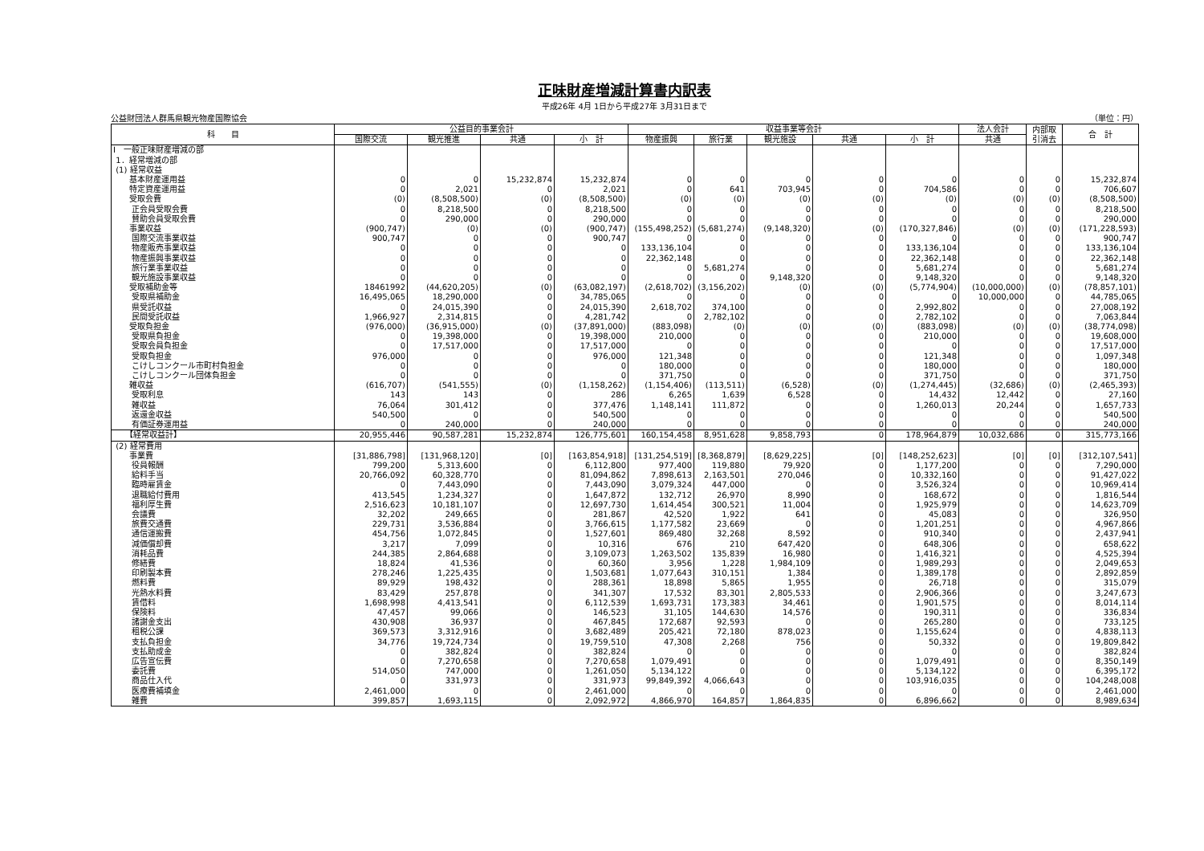正味財産増減計算書内訳表
平成26年 4月 1日から平成27年 3月31日まで
公益財団法人群馬県観光物産国際協会 （単位：円）
| 科 目 | 公益目的事業会計 | | | | 収益事業等会計 | | | | | 法人会計 | 内部取 引消去 | 合 計 |
| --- | --- | --- | --- | --- | --- | --- | --- | --- | --- | --- | --- | --- |
| | 国際交流 | 観光推進 | 共通 | 小 計 | 物産振興 | 旅行業 | 観光施設 | 共通 | 小 計 | 共通 | | |
| Ⅰ 一般正味財産増減の部 | | | | | | | | | | | | |
| 1．経常増減の部 | | | | | | | | | | | | |
| (1) 経常収益 | | | | | | | | | | | | |
| 基本財産運用益 | 0 | 0 | 15,232,874 | 15,232,874 | 0 | 0 | 0 | 0 | 0 | 0 | 0 | 15,232,874 |
| 特定資産運用益 | 0 | 2,021 | 0 | 2,021 | 0 | 641 | 703,945 | 0 | 704,586 | 0 | 0 | 706,607 |
| 受取会費 | (0) | (8,508,500) | (0) | (8,508,500) | (0) | (0) | (0) | (0) | (0) | (0) | (0) | (8,508,500) |
| 正会員受取会費 | 0 | 8,218,500 | 0 | 8,218,500 | 0 | 0 | 0 | 0 | 0 | 0 | 0 | 8,218,500 |
| 賛助会員受取会費 | 0 | 290,000 | 0 | 290,000 | 0 | 0 | 0 | 0 | 0 | 0 | 0 | 290,000 |
| 事業収益 | (900,747) | (0) | (0) | (900,747) | (155,498,252) | (5,681,274) | (9,148,320) | (0) | (170,327,846) | (0) | (0) | (171,228,593) |
| 国際交流事業収益 | 900,747 | 0 | 0 | 900,747 | 0 | 0 | 0 | 0 | 0 | 0 | 0 | 900,747 |
| 物産販売事業収益 | 0 | 0 | 0 | 0 | 133,136,104 | 0 | 0 | 0 | 133,136,104 | 0 | 0 | 133,136,104 |
| 物産振興事業収益 | 0 | 0 | 0 | 0 | 22,362,148 | 0 | 0 | 0 | 22,362,148 | 0 | 0 | 22,362,148 |
| 旅行業事業収益 | 0 | 0 | 0 | 0 | 0 | 5,681,274 | 0 | 0 | 5,681,274 | 0 | 0 | 5,681,274 |
| 観光施設事業収益 | 0 | 0 | 0 | 0 | 0 | 0 | 9,148,320 | 0 | 9,148,320 | 0 | 0 | 9,148,320 |
| 受取補助金等 | 18461992 | (44,620,205) | (0) | (63,082,197) | (2,618,702) | (3,156,202) | (0) | (0) | (5,774,904) | (10,000,000) | (0) | (78,857,101) |
| 受取県補助金 | 16,495,065 | 18,290,000 | 0 | 34,785,065 | 0 | 0 | 0 | 0 | 0 | 10,000,000 | 0 | 44,785,065 |
| 県受託収益 | 0 | 24,015,390 | 0 | 24,015,390 | 2,618,702 | 374,100 | 0 | 0 | 2,992,802 | 0 | 0 | 27,008,192 |
| 民間受託収益 | 1,966,927 | 2,314,815 | 0 | 4,281,742 | 0 | 2,782,102 | 0 | 0 | 2,782,102 | 0 | 0 | 7,063,844 |
| 受取負担金 | (976,000) | (36,915,000) | (0) | (37,891,000) | (883,098) | (0) | (0) | (0) | (883,098) | (0) | (0) | (38,774,098) |
| 受取県負担金 | 0 | 19,398,000 | 0 | 19,398,000 | 210,000 | 0 | 0 | 0 | 210,000 | 0 | 0 | 19,608,000 |
| 受取会員負担金 | 0 | 17,517,000 | 0 | 17,517,000 | 0 | 0 | 0 | 0 | 0 | 0 | 0 | 17,517,000 |
| 受取負担金 | 976,000 | 0 | 0 | 976,000 | 121,348 | 0 | 0 | 0 | 121,348 | 0 | 0 | 1,097,348 |
| こけしコンクール市町村負担金 | 0 | 0 | 0 | 0 | 180,000 | 0 | 0 | 0 | 180,000 | 0 | 0 | 180,000 |
| こけしコンクール団体負担金 | 0 | 0 | 0 | 0 | 371,750 | 0 | 0 | 0 | 371,750 | 0 | 0 | 371,750 |
| 雑収益 | (616,707) | (541,555) | (0) | (1,158,262) | (1,154,406) | (113,511) | (6,528) | (0) | (1,274,445) | (32,686) | (0) | (2,465,393) |
| 受取利息 | 143 | 143 | 0 | 286 | 6,265 | 1,639 | 6,528 | 0 | 14,432 | 12,442 | 0 | 27,160 |
| 雑収益 | 76,064 | 301,412 | 0 | 377,476 | 1,148,141 | 111,872 | 0 | 0 | 1,260,013 | 20,244 | 0 | 1,657,733 |
| 返還金収益 | 540,500 | 0 | 0 | 540,500 | 0 | 0 | 0 | 0 | 0 | 0 | 0 | 540,500 |
| 有価証券運用益 | 0 | 240,000 | 0 | 240,000 | 0 | 0 | 0 | 0 | 0 | 0 | 0 | 240,000 |
| 【経常収益計】 | 20,955,446 | 90,587,281 | 15,232,874 | 126,775,601 | 160,154,458 | 8,951,628 | 9,858,793 | 0 | 178,964,879 | 10,032,686 | 0 | 315,773,166 |
| (2) 経常費用 | | | | | | | | | | | | |
| 事業費 | [31,886,798] | [131,968,120] | [0] | [163,854,918] | [131,254,519] | [8,368,879] | [8,629,225] | [0] | [148,252,623] | [0] | [0] | [312,107,541] |
| 役員報酬 | 799,200 | 5,313,600 | 0 | 6,112,800 | 977,400 | 119,880 | 79,920 | 0 | 1,177,200 | 0 | 0 | 7,290,000 |
| 給料手当 | 20,766,092 | 60,328,770 | 0 | 81,094,862 | 7,898,613 | 2,163,501 | 270,046 | 0 | 10,332,160 | 0 | 0 | 91,427,022 |
| 臨時雇賃金 | 0 | 7,443,090 | 0 | 7,443,090 | 3,079,324 | 447,000 | 0 | 0 | 3,526,324 | 0 | 0 | 10,969,414 |
| 退職給付費用 | 413,545 | 1,234,327 | 0 | 1,647,872 | 132,712 | 26,970 | 8,990 | 0 | 168,672 | 0 | 0 | 1,816,544 |
| 福利厚生費 | 2,516,623 | 10,181,107 | 0 | 12,697,730 | 1,614,454 | 300,521 | 11,004 | 0 | 1,925,979 | 0 | 0 | 14,623,709 |
| 会議費 | 32,202 | 249,665 | 0 | 281,867 | 42,520 | 1,922 | 641 | 0 | 45,083 | 0 | 0 | 326,950 |
| 旅費交通費 | 229,731 | 3,536,884 | 0 | 3,766,615 | 1,177,582 | 23,669 | 0 | 0 | 1,201,251 | 0 | 0 | 4,967,866 |
| 通信運搬費 | 454,756 | 1,072,845 | 0 | 1,527,601 | 869,480 | 32,268 | 8,592 | 0 | 910,340 | 0 | 0 | 2,437,941 |
| 減価償却費 | 3,217 | 7,099 | 0 | 10,316 | 676 | 210 | 647,420 | 0 | 648,306 | 0 | 0 | 658,622 |
| 消耗品費 | 244,385 | 2,864,688 | 0 | 3,109,073 | 1,263,502 | 135,839 | 16,980 | 0 | 1,416,321 | 0 | 0 | 4,525,394 |
| 修繕費 | 18,824 | 41,536 | 0 | 60,360 | 3,956 | 1,228 | 1,984,109 | 0 | 1,989,293 | 0 | 0 | 2,049,653 |
| 印刷製本費 | 278,246 | 1,225,435 | 0 | 1,503,681 | 1,077,643 | 310,151 | 1,384 | 0 | 1,389,178 | 0 | 0 | 2,892,859 |
| 燃料費 | 89,929 | 198,432 | 0 | 288,361 | 18,898 | 5,865 | 1,955 | 0 | 26,718 | 0 | 0 | 315,079 |
| 光熱水料費 | 83,429 | 257,878 | 0 | 341,307 | 17,532 | 83,301 | 2,805,533 | 0 | 2,906,366 | 0 | 0 | 3,247,673 |
| 賃借料 | 1,698,998 | 4,413,541 | 0 | 6,112,539 | 1,693,731 | 173,383 | 34,461 | 0 | 1,901,575 | 0 | 0 | 8,014,114 |
| 保険料 | 47,457 | 99,066 | 0 | 146,523 | 31,105 | 144,630 | 14,576 | 0 | 190,311 | 0 | 0 | 336,834 |
| 諸謝金支出 | 430,908 | 36,937 | 0 | 467,845 | 172,687 | 92,593 | 0 | 0 | 265,280 | 0 | 0 | 733,125 |
| 租税公課 | 369,573 | 3,312,916 | 0 | 3,682,489 | 205,421 | 72,180 | 878,023 | 0 | 1,155,624 | 0 | 0 | 4,838,113 |
| 支払負担金 | 34,776 | 19,724,734 | 0 | 19,759,510 | 47,308 | 2,268 | 756 | 0 | 50,332 | 0 | 0 | 19,809,842 |
| 支払助成金 | 0 | 382,824 | 0 | 382,824 | 0 | 0 | 0 | 0 | 0 | 0 | 0 | 382,824 |
| 広告宣伝費 | 0 | 7,270,658 | 0 | 7,270,658 | 1,079,491 | 0 | 0 | 0 | 1,079,491 | 0 | 0 | 8,350,149 |
| 委託費 | 514,050 | 747,000 | 0 | 1,261,050 | 5,134,122 | 0 | 0 | 0 | 5,134,122 | 0 | 0 | 6,395,172 |
| 商品仕入代 | 0 | 331,973 | 0 | 331,973 | 99,849,392 | 4,066,643 | 0 | 0 | 103,916,035 | 0 | 0 | 104,248,008 |
| 医療費補填金 | 2,461,000 | 0 | 0 | 2,461,000 | 0 | 0 | 0 | 0 | 0 | 0 | 0 | 2,461,000 |
| 雑費 | 399,857 | 1,693,115 | 0 | 2,092,972 | 4,866,970 | 164,857 | 1,864,835 | 0 | 6,896,662 | 0 | 0 | 8,989,634 |